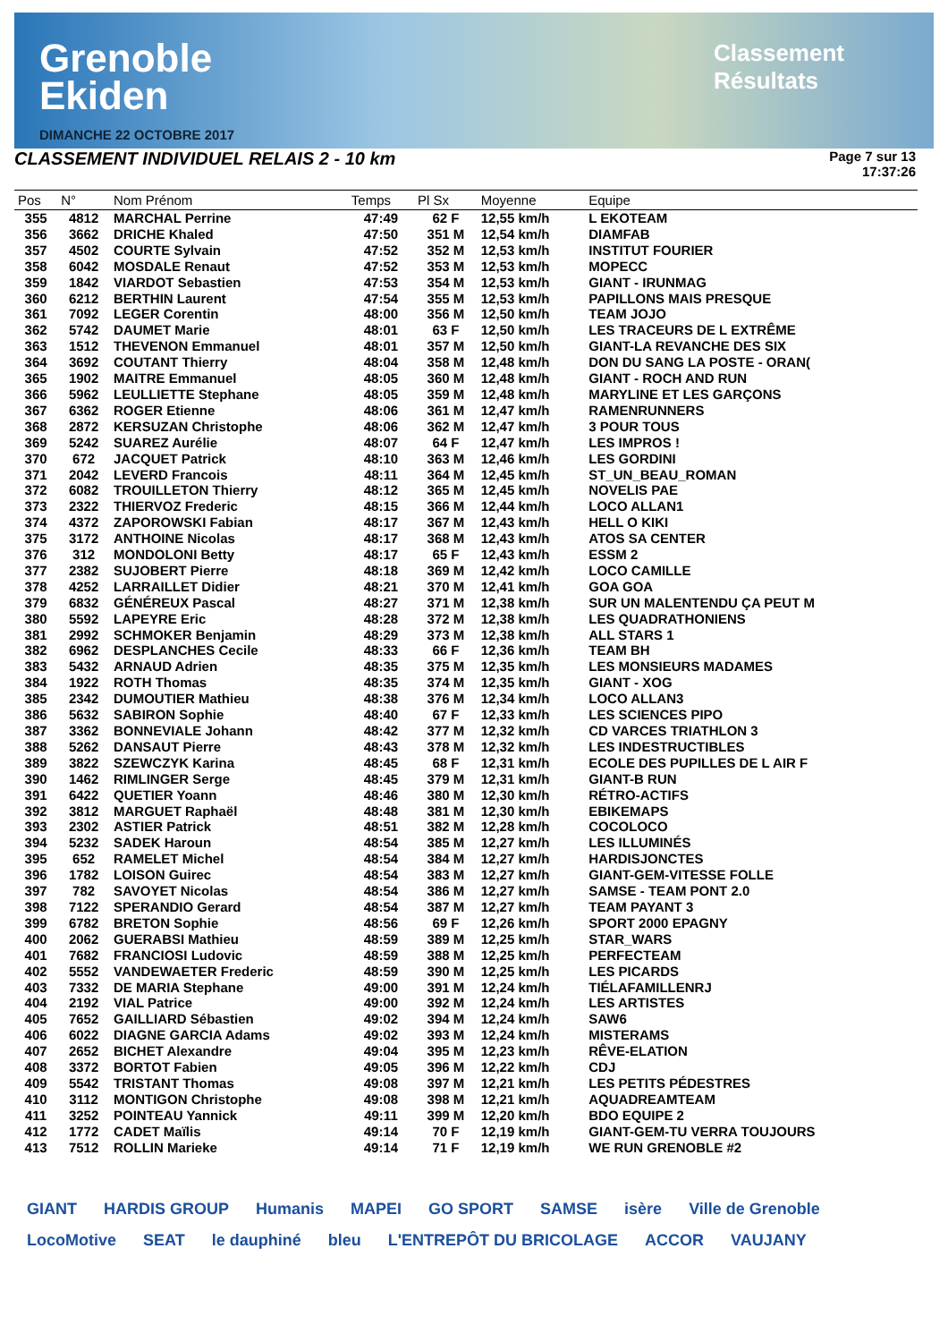Grenoble
Ekiden
DIMANCHE 22 OCTOBRE 2017
Classement
Résultats
CLASSEMENT INDIVIDUEL RELAIS 2 - 10 km
Page 7 sur 13
17:37:26
| Pos | N° | Nom Prénom | Temps | Pl Sx | Moyenne | Equipe |
| --- | --- | --- | --- | --- | --- | --- |
| 355 | 4812 | MARCHAL Perrine | 47:49 | 62 F | 12,55 km/h | L EKOTEAM |
| 356 | 3662 | DRICHE Khaled | 47:50 | 351 M | 12,54 km/h | DIAMFAB |
| 357 | 4502 | COURTE Sylvain | 47:52 | 352 M | 12,53 km/h | INSTITUT FOURIER |
| 358 | 6042 | MOSDALE Renaut | 47:52 | 353 M | 12,53 km/h | MOPECC |
| 359 | 1842 | VIARDOT Sebastien | 47:53 | 354 M | 12,53 km/h | GIANT - IRUNMAG |
| 360 | 6212 | BERTHIN Laurent | 47:54 | 355 M | 12,53 km/h | PAPILLONS MAIS PRESQUE |
| 361 | 7092 | LEGER Corentin | 48:00 | 356 M | 12,50 km/h | TEAM JOJO |
| 362 | 5742 | DAUMET Marie | 48:01 | 63 F | 12,50 km/h | LES TRACEURS DE L EXTRÊME |
| 363 | 1512 | THEVENON Emmanuel | 48:01 | 357 M | 12,50 km/h | GIANT-LA REVANCHE DES SIX |
| 364 | 3692 | COUTANT Thierry | 48:04 | 358 M | 12,48 km/h | DON DU SANG LA POSTE - ORAN( |
| 365 | 1902 | MAITRE Emmanuel | 48:05 | 360 M | 12,48 km/h | GIANT - ROCH AND RUN |
| 366 | 5962 | LEULLIETTE Stephane | 48:05 | 359 M | 12,48 km/h | MARYLINE ET LES GARÇONS |
| 367 | 6362 | ROGER Etienne | 48:06 | 361 M | 12,47 km/h | RAMENRUNNERS |
| 368 | 2872 | KERSUZAN Christophe | 48:06 | 362 M | 12,47 km/h | 3 POUR TOUS |
| 369 | 5242 | SUAREZ Aurélie | 48:07 | 64 F | 12,47 km/h | LES IMPROS ! |
| 370 | 672 | JACQUET Patrick | 48:10 | 363 M | 12,46 km/h | LES GORDINI |
| 371 | 2042 | LEVERD Francois | 48:11 | 364 M | 12,45 km/h | ST_UN_BEAU_ROMAN |
| 372 | 6082 | TROUILLETON Thierry | 48:12 | 365 M | 12,45 km/h | NOVELIS PAE |
| 373 | 2322 | THIERVOZ Frederic | 48:15 | 366 M | 12,44 km/h | LOCO ALLAN1 |
| 374 | 4372 | ZAPOROWSKI Fabian | 48:17 | 367 M | 12,43 km/h | HELL O KIKI |
| 375 | 3172 | ANTHOINE Nicolas | 48:17 | 368 M | 12,43 km/h | ATOS SA CENTER |
| 376 | 312 | MONDOLONI Betty | 48:17 | 65 F | 12,43 km/h | ESSM 2 |
| 377 | 2382 | SUJOBERT Pierre | 48:18 | 369 M | 12,42 km/h | LOCO CAMILLE |
| 378 | 4252 | LARRAILLET Didier | 48:21 | 370 M | 12,41 km/h | GOA GOA |
| 379 | 6832 | GÉNÉREUX Pascal | 48:27 | 371 M | 12,38 km/h | SUR UN MALENTENDU ÇA PEUT M |
| 380 | 5592 | LAPEYRE Eric | 48:28 | 372 M | 12,38 km/h | LES QUADRATHONIENS |
| 381 | 2992 | SCHMOKER Benjamin | 48:29 | 373 M | 12,38 km/h | ALL STARS 1 |
| 382 | 6962 | DESPLANCHES Cecile | 48:33 | 66 F | 12,36 km/h | TEAM BH |
| 383 | 5432 | ARNAUD Adrien | 48:35 | 375 M | 12,35 km/h | LES MONSIEURS MADAMES |
| 384 | 1922 | ROTH Thomas | 48:35 | 374 M | 12,35 km/h | GIANT - XOG |
| 385 | 2342 | DUMOUTIER Mathieu | 48:38 | 376 M | 12,34 km/h | LOCO ALLAN3 |
| 386 | 5632 | SABIRON Sophie | 48:40 | 67 F | 12,33 km/h | LES SCIENCES PIPO |
| 387 | 3362 | BONNEVIALE Johann | 48:42 | 377 M | 12,32 km/h | CD VARCES TRIATHLON 3 |
| 388 | 5262 | DANSAUT Pierre | 48:43 | 378 M | 12,32 km/h | LES INDESTRUCTIBLES |
| 389 | 3822 | SZEWCZYK Karina | 48:45 | 68 F | 12,31 km/h | ECOLE DES PUPILLES DE L AIR F |
| 390 | 1462 | RIMLINGER Serge | 48:45 | 379 M | 12,31 km/h | GIANT-B RUN |
| 391 | 6422 | QUETIER Yoann | 48:46 | 380 M | 12,30 km/h | RÉTRO-ACTIFS |
| 392 | 3812 | MARGUET Raphaël | 48:48 | 381 M | 12,30 km/h | EBIKEMAPS |
| 393 | 2302 | ASTIER Patrick | 48:51 | 382 M | 12,28 km/h | COCOLOCO |
| 394 | 5232 | SADEK Haroun | 48:54 | 385 M | 12,27 km/h | LES ILLUMINÉS |
| 395 | 652 | RAMELET Michel | 48:54 | 384 M | 12,27 km/h | HARDISJONCTES |
| 396 | 1782 | LOISON Guirec | 48:54 | 383 M | 12,27 km/h | GIANT-GEM-VITESSE FOLLE |
| 397 | 782 | SAVOYET Nicolas | 48:54 | 386 M | 12,27 km/h | SAMSE - TEAM PONT 2.0 |
| 398 | 7122 | SPERANDIO Gerard | 48:54 | 387 M | 12,27 km/h | TEAM PAYANT 3 |
| 399 | 6782 | BRETON Sophie | 48:56 | 69 F | 12,26 km/h | SPORT 2000 EPAGNY |
| 400 | 2062 | GUERABSI Mathieu | 48:59 | 389 M | 12,25 km/h | STAR_WARS |
| 401 | 7682 | FRANCIOSI Ludovic | 48:59 | 388 M | 12,25 km/h | PERFECTEAM |
| 402 | 5552 | VANDEWAETER Frederic | 48:59 | 390 M | 12,25 km/h | LES PICARDS |
| 403 | 7332 | DE MARIA Stephane | 49:00 | 391 M | 12,24 km/h | TIÉLAFAMILLENRJ |
| 404 | 2192 | VIAL Patrice | 49:00 | 392 M | 12,24 km/h | LES ARTISTES |
| 405 | 7652 | GAILLIARD Sébastien | 49:02 | 394 M | 12,24 km/h | SAW6 |
| 406 | 6022 | DIAGNE GARCIA Adams | 49:02 | 393 M | 12,24 km/h | MISTERAMS |
| 407 | 2652 | BICHET Alexandre | 49:04 | 395 M | 12,23 km/h | RÊVE-ELATION |
| 408 | 3372 | BORTOT Fabien | 49:05 | 396 M | 12,22 km/h | CDJ |
| 409 | 5542 | TRISTANT Thomas | 49:08 | 397 M | 12,21 km/h | LES PETITS PÉDESTRES |
| 410 | 3112 | MONTIGON Christophe | 49:08 | 398 M | 12,21 km/h | AQUADREAMTEAM |
| 411 | 3252 | POINTEAU Yannick | 49:11 | 399 M | 12,20 km/h | BDO EQUIPE 2 |
| 412 | 1772 | CADET Maïlis | 49:14 | 70 F | 12,19 km/h | GIANT-GEM-TU VERRA TOUJOURS |
| 413 | 7512 | ROLLIN Marieke | 49:14 | 71 F | 12,19 km/h | WE RUN GRENOBLE #2 |
GIANT HARDIS GROUP Humanis MAPEI GO SPORT SAMSE isère Ville de Grenoble LocoMotive SEAT le dauphiné bleu L'ENTREPÔT DU BRICOLAGE ACCOR VAUJANY